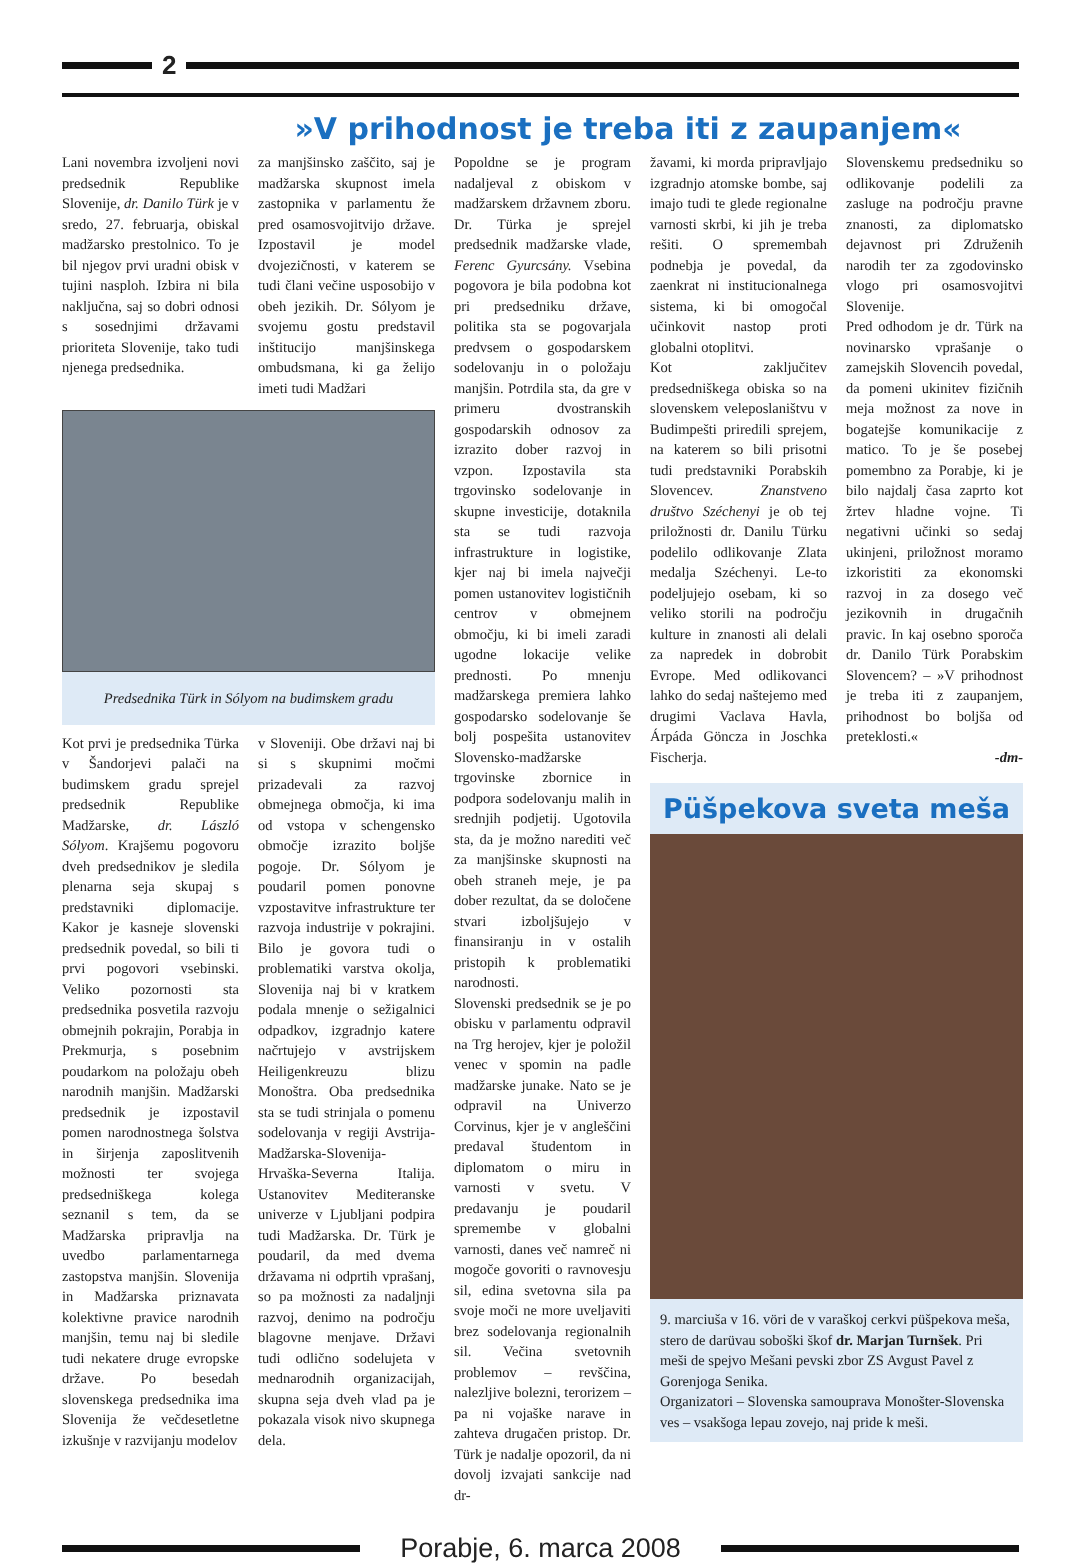2
»V prihodnost je treba iti z zaupanjem«
Lani novembra izvoljeni novi predsednik Republike Slovenije, dr. Danilo Türk je v sredo, 27. februarja, obiskal madžarsko prestolnico. To je bil njegov prvi uradni obisk v tujini nasploh. Izbira ni bila naključna, saj so dobri odnosi s sosednjimi državami prioriteta Slovenije, tako tudi njenega predsednika.
za manjšinsko zaščito, saj je madžarska skupnost imela zastopnika v parlamentu že pred osamosvojitvijo države. Izpostavil je model dvojezičnosti, v katerem se tudi člani večine usposobijo v obeh jezikih. Dr. Sólyom je svojemu gostu predstavil inštitucijo manjšinskega ombudsmana, ki ga želijo imeti tudi Madžari
Predsednika Türk in Sólyom na budimskem gradu
Kot prvi je predsednika Türka v Šandorjevi palači na budimskem gradu sprejel predsednik Republike Madžarske, dr. László Sólyom. Krajšemu pogovoru dveh predsednikov je sledila plenarna seja skupaj s predstavniki diplomacije. Kakor je kasneje slovenski predsednik povedal, so bili ti prvi pogovori vsebinski. Veliko pozornosti sta predsednika posvetila razvoju obmejnih pokrajin, Porabja in Prekmurja, s posebnim poudarkom na položaju obeh narodnih manjšin. Madžarski predsednik je izpostavil pomen narodnostnega šolstva in širjenja zaposlitvenih možnosti ter svojega predsedniškega kolega seznanil s tem, da se Madžarska pripravlja na uvedbo parlamentarnega zastopstva manjšin. Slovenija in Madžarska priznavata kolektivne pravice narodnih manjšin, temu naj bi sledile tudi nekatere druge evropske države. Po besedah slovenskega predsednika ima Slovenija že večdesetletne izkušnje v razvijanju modelov
v Sloveniji. Obe državi naj bi si s skupnimi močmi prizadevali za razvoj obmejnega območja, ki ima od vstopa v schengensko območje izrazito boljše pogoje. Dr. Sólyom je poudaril pomen ponovne vzpostavitve infrastrukture ter razvoja industrije v pokrajini. Bilo je govora tudi o problematiki varstva okolja, Slovenija naj bi v kratkem podala mnenje o sežigalnici odpadkov, izgradnjo katere načrtujejo v avstrijskem Heiligenkreuzu blizu Monoštra. Oba predsednika sta se tudi strinjala o pomenu sodelovanja v regiji Avstrija-Madžarska-Slovenija-Hrvaška-Severna Italija. Ustanovitev Mediteranske univerze v Ljubljani podpira tudi Madžarska. Dr. Türk je poudaril, da med dvema državama ni odprtih vprašanj, so pa možnosti za nadaljnji razvoj, denimo na področju blagovne menjave. Državi tudi odlično sodelujeta v mednarodnih organizacijah, skupna seja dveh vlad pa je pokazala visok nivo skupnega dela.
Popoldne se je program nadaljeval z obiskom v madžarskem državnem zboru. Dr. Türka je sprejel predsednik madžarske vlade, Ferenc Gyurcsány. Vsebina pogovora je bila podobna kot pri predsedniku države, politika sta se pogovarjala predvsem o gospodarskem sodelovanju in o položaju manjšin. Potrdila sta, da gre v primeru dvostranskih gospodarskih odnosov za izrazito dober razvoj in vzpon. Izpostavila sta trgovinsko sodelovanje in skupne investicije, dotaknila sta se tudi razvoja infrastrukture in logistike, kjer naj bi imela največji pomen ustanovitev logističnih centrov v obmejnem območju, ki bi imeli zaradi ugodne lokacije velike prednosti. Po mnenju madžarskega premiera lahko gospodarsko sodelovanje še bolj pospešita ustanovitev Slovensko-madžarske trgovinske zbornice in podpora sodelovanju malih in srednjih podjetij. Ugotovila sta, da je možno narediti več za manjšinske skupnosti na obeh straneh meje, je pa dober rezultat, da se določene stvari izboljšujejo v finansiranju in v ostalih pristopih k problematiki narodnosti.
Slovenski predsednik se je po obisku v parlamentu odpravil na Trg herojev, kjer je položil venec v spomin na padle madžarske junake. Nato se je odpravil na Univerzo Corvinus, kjer je v angleščini predaval študentom in diplomatom o miru in varnosti v svetu. V predavanju je poudaril spremembe v globalni varnosti, danes več namreč ni mogoče govoriti o ravnovesju sil, edina svetovna sila pa svoje moči ne more uveljaviti brez sodelovanja regionalnih sil. Večina svetovnih problemov – revščina, nalezljive bolezni, terorizem – pa ni vojaške narave in zahteva drugačen pristop. Dr. Türk je nadalje opozoril, da ni dovolj izvajati sankcije nad dr-
žavami, ki morda pripravljajo izgradnjo atomske bombe, saj imajo tudi te glede regionalne varnosti skrbi, ki jih je treba rešiti. O spremembah podnebja je povedal, da zaenkrat ni institucionalnega sistema, ki bi omogočal učinkovit nastop proti globalni otoplitvi.
Kot zaključitev predsedniškega obiska so na slovenskem veleposlaništvu v Budimpešti priredili sprejem, na katerem so bili prisotni tudi predstavniki Porabskih Slovencev. Znanstveno društvo Széchenyi je ob tej priložnosti dr. Danilu Türku podelilo odlikovanje Zlata medalja Széchenyi. Le-to podeljujejo osebam, ki so veliko storili na področju kulture in znanosti ali delali za napredek in dobrobit Evrope. Med odlikovanci lahko do sedaj naštejemo med drugimi Vaclava Havla, Árpáda Göncza in Joschka Fischerja.
Slovenskemu predsedniku so odlikovanje podelili za zasluge na področju pravne znanosti, za diplomatsko dejavnost pri Združenih narodih ter za zgodovinsko vlogo pri osamosvojitvi Slovenije.
Pred odhodom je dr. Türk na novinarsko vprašanje o zamejskih Slovencih povedal, da pomeni ukinitev fizičnih meja možnost za nove in bogatejše komunikacije z matico. To je še posebej pomembno za Porabje, ki je bilo najdalj časa zaprto kot žrtev hladne vojne. Ti negativni učinki so sedaj ukinjeni, priložnost moramo izkoristiti za ekonomski razvoj in za dosego več jezikovnih in drugačnih pravic. In kaj osebno sporoča dr. Danilo Türk Porabskim Slovencem? – »V prihodnost je treba iti z zaupanjem, prihodnost bo boljša od preteklosti.«
-dm-
Püšpekova sveta meša
9. marciuša v 16. vöri de v varaškoj cerkvi püšpekova meša, stero de darüvau soboški škof dr. Marjan Turnšek. Pri meši de spejvo Mešani pevski zbor ZS Avgust Pavel z Gorenjoga Senika.
Organizatori – Slovenska samouprava Monošter-Slovenska ves – vsakšoga lepau zovejo, naj pride k meši.
Porabje, 6. marca 2008